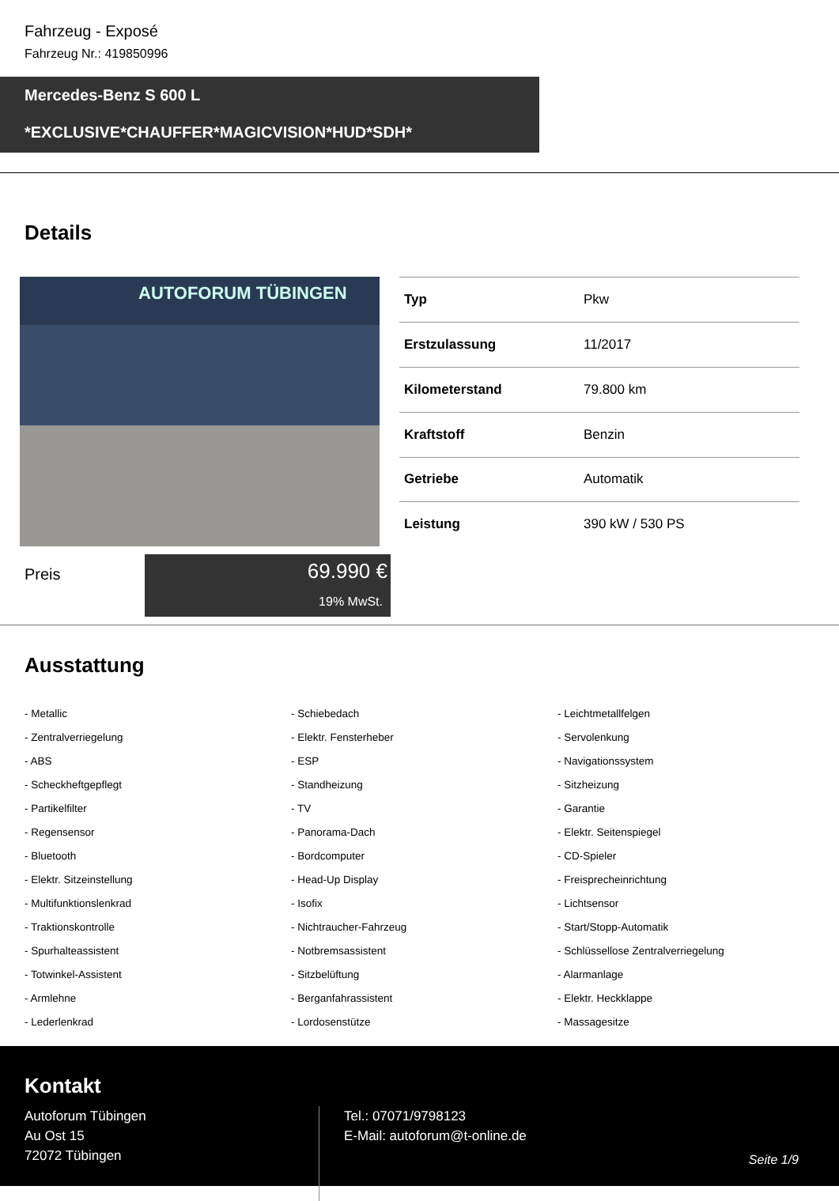Fahrzeug - Exposé
Fahrzeug Nr.: 419850996
Mercedes-Benz S 600 L
*EXCLUSIVE*CHAUFFER*MAGICVISION*HUD*SDH*
Details
AUTOFORUM TÜBINGEN
| Typ | Pkw |
| Erstzulassung | 11/2017 |
| Kilometerstand | 79.800 km |
| Kraftstoff | Benzin |
| Getriebe | Automatik |
| Leistung | 390 kW / 530 PS |
Preis
69.990 €
19% MwSt.
Ausstattung
- Metallic
- Schiebedach
- Leichtmetallfelgen
- Zentralverriegelung
- Elektr. Fensterheber
- Servolenkung
- ABS
- ESP
- Navigationssystem
- Scheckheftgepflegt
- Standheizung
- Sitzheizung
- Partikelfilter
- TV
- Garantie
- Regensensor
- Panorama-Dach
- Elektr. Seitenspiegel
- Bluetooth
- Bordcomputer
- CD-Spieler
- Elektr. Sitzeinstellung
- Head-Up Display
- Freisprecheinrichtung
- Multifunktionslenkrad
- Isofix
- Lichtsensor
- Traktionskontrolle
- Nichtraucher-Fahrzeug
- Start/Stopp-Automatik
- Spurhalteassistent
- Notbremsassistent
- Schlüssellose Zentralverriegelung
- Totwinkel-Assistent
- Sitzbelüftung
- Alarmanlage
- Armlehne
- Berganfahrassistent
- Elektr. Heckklappe
- Lederlenkrad
- Lordosenstütze
- Massagesitze
Kontakt
Autoforum Tübingen
Au Ost 15
72072 Tübingen
Tel.: 07071/9798123
E-Mail: autoforum@t-online.de
Seite 1/9